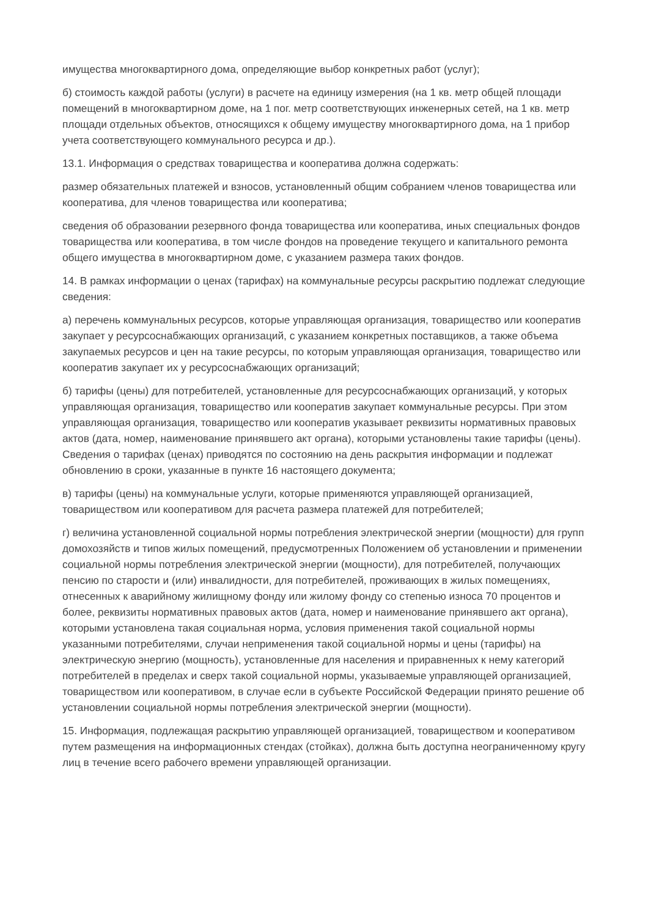имущества многоквартирного дома, определяющие выбор конкретных работ (услуг);
б) стоимость каждой работы (услуги) в расчете на единицу измерения (на 1 кв. метр общей площади помещений в многоквартирном доме, на 1 пог. метр соответствующих инженерных сетей, на 1 кв. метр площади отдельных объектов, относящихся к общему имуществу многоквартирного дома, на 1 прибор учета соответствующего коммунального ресурса и др.).
13.1. Информация о средствах товарищества и кооператива должна содержать:
размер обязательных платежей и взносов, установленный общим собранием членов товарищества или кооператива, для членов товарищества или кооператива;
сведения об образовании резервного фонда товарищества или кооператива, иных специальных фондов товарищества или кооператива, в том числе фондов на проведение текущего и капитального ремонта общего имущества в многоквартирном доме, с указанием размера таких фондов.
14. В рамках информации о ценах (тарифах) на коммунальные ресурсы раскрытию подлежат следующие сведения:
а) перечень коммунальных ресурсов, которые управляющая организация, товарищество или кооператив закупает у ресурсоснабжающих организаций, с указанием конкретных поставщиков, а также объема закупаемых ресурсов и цен на такие ресурсы, по которым управляющая организация, товарищество или кооператив закупает их у ресурсоснабжающих организаций;
б) тарифы (цены) для потребителей, установленные для ресурсоснабжающих организаций, у которых управляющая организация, товарищество или кооператив закупает коммунальные ресурсы. При этом управляющая организация, товарищество или кооператив указывает реквизиты нормативных правовых актов (дата, номер, наименование принявшего акт органа), которыми установлены такие тарифы (цены). Сведения о тарифах (ценах) приводятся по состоянию на день раскрытия информации и подлежат обновлению в сроки, указанные в пункте 16 настоящего документа;
в) тарифы (цены) на коммунальные услуги, которые применяются управляющей организацией, товариществом или кооперативом для расчета размера платежей для потребителей;
г) величина установленной социальной нормы потребления электрической энергии (мощности) для групп домохозяйств и типов жилых помещений, предусмотренных Положением об установлении и применении социальной нормы потребления электрической энергии (мощности), для потребителей, получающих пенсию по старости и (или) инвалидности, для потребителей, проживающих в жилых помещениях, отнесенных к аварийному жилищному фонду или жилому фонду со степенью износа 70 процентов и более, реквизиты нормативных правовых актов (дата, номер и наименование принявшего акт органа), которыми установлена такая социальная норма, условия применения такой социальной нормы указанными потребителями, случаи неприменения такой социальной нормы и цены (тарифы) на электрическую энергию (мощность), установленные для населения и приравненных к нему категорий потребителей в пределах и сверх такой социальной нормы, указываемые управляющей организацией, товариществом или кооперативом, в случае если в субъекте Российской Федерации принято решение об установлении социальной нормы потребления электрической энергии (мощности).
15. Информация, подлежащая раскрытию управляющей организацией, товариществом и кооперативом путем размещения на информационных стендах (стойках), должна быть доступна неограниченному кругу лиц в течение всего рабочего времени управляющей организации.